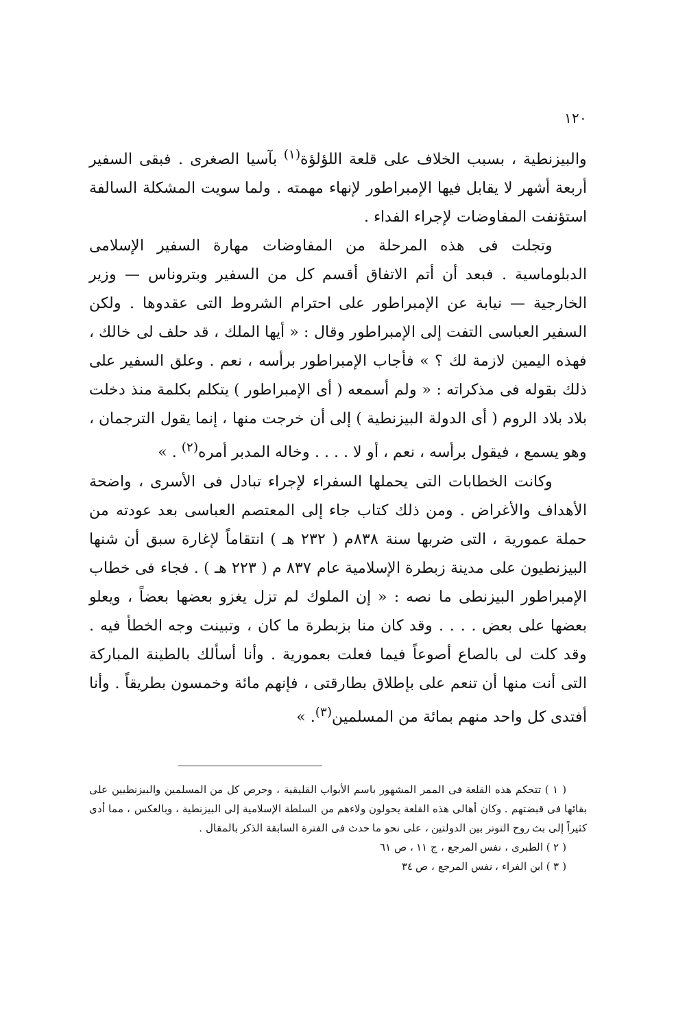١٢٠
والبيزنطية ، بسبب الخلاف على قلعة اللؤلؤة<sup>(١)</sup> بآسيا الصغرى . فبقى السفير أربعة أشهر لا يقابل فيها الإمبراطور لإنهاء مهمته . ولما سويت المشكلة السالفة استؤنفت المفاوضات لإجراء الفداء .
وتجلت فى هذه المرحلة من المفاوضات مهارة السفير الإسلامى الدبلوماسية . فبعد أن أتم الاتفاق أقسم كل من السفير وبتروناس — وزير الخارجية — نيابة عن الإمبراطور على احترام الشروط التى عقدوها . ولكن السفير العباسى التفت إلى الإمبراطور وقال : « أيها الملك ، قد حلف لى خالك ، فهذه اليمين لازمة لك ؟ » فأجاب الإمبراطور برأسه ، نعم . وعلق السفير على ذلك بقوله فى مذكراته : « ولم أسمعه ( أى الإمبراطور ) يتكلم بكلمة منذ دخلت بلاد بلاد الروم ( أى الدولة البيزنطية ) إلى أن خرجت منها ، إنما يقول الترجمان ، وهو يسمع ، فيقول برأسه ، نعم ، أو لا . . . . وخاله المدبر أمره<sup>(٢)</sup> . »
وكانت الخطابات التى يحملها السفراء لإجراء تبادل فى الأسرى ، واضحة الأهداف والأغراض . ومن ذلك كتاب جاء إلى المعتصم العباسى بعد عودته من حملة عمورية ، التى ضربها سنة ٨٣٨م ( ٢٣٢ هـ ) انتقاماً لإغارة سبق أن شنها البيزنطيون على مدينة زبطرة الإسلامية عام ٨٣٧ م ( ٢٢٣ هـ ) . فجاء فى خطاب الإمبراطور البيزنطى ما نصه : « إن الملوك لم تزل يغزو بعضها بعضاً ، ويعلو بعضها على بعض . . . . وقد كان منا بزبطرة ما كان ، وتبينت وجه الخطأ فيه . وقد كلت لى بالصاع أصوعاً فيما فعلت بعمورية . وأنا أسألك بالطينة المباركة التى أنت منها أن تنعم على بإطلاق بطارقتى ، فإنهم مائة وخمسون بطريقاً . وأنا أفتدى كل واحد منهم بمائة من المسلمين<sup>(٣)</sup>. »
( ١ ) تتحكم هذه القلعة فى الممر المشهور باسم الأبواب القليقية ، وحرص كل من المسلمين والبيزنطيين على بقائها فى قبضتهم . وكان أهالى هذه القلعة يحولون ولاءهم من السلطة الإسلامية إلى البيزنطية ، وبالعكس ، مما أدى كثيراً إلى بث روح التوتر بين الدولتين ، على نحو ما حدث فى الفترة السابقة الذكر بالمقال .
( ٢ ) الطبرى ، نفس المرجع ، ج ١١ ، ص ٦١
( ٣ ) ابن الفراء ، نفس المرجع ، ص ٣٤